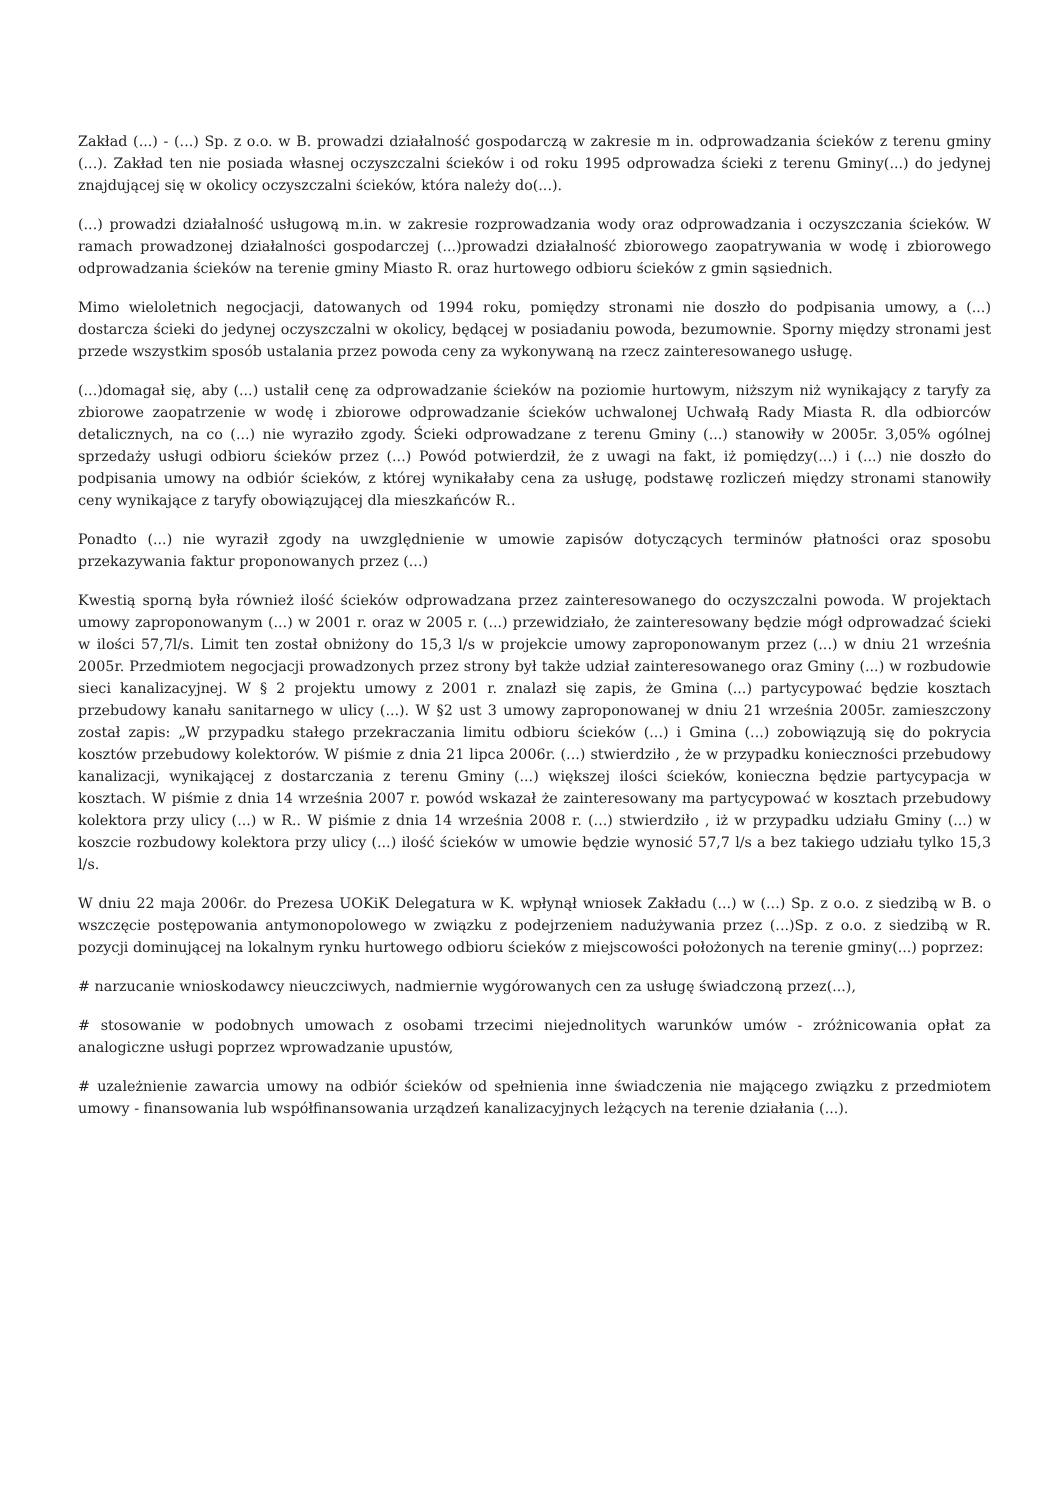Zakład (...) - (...) Sp. z o.o. w B. prowadzi działalność gospodarczą w zakresie m in. odprowadzania ścieków z terenu gminy (...). Zakład ten nie posiada własnej oczyszczalni ścieków i od roku 1995 odprowadza ścieki z terenu Gminy(...) do jedynej znajdującej się w okolicy oczyszczalni ścieków, która należy do(...).
(...) prowadzi działalność usługową m.in. w zakresie rozprowadzania wody oraz odprowadzania i oczyszczania ścieków. W ramach prowadzonej działalności gospodarczej (...)prowadzi działalność zbiorowego zaopatrywania w wodę i zbiorowego odprowadzania ścieków na terenie gminy Miasto R. oraz hurtowego odbioru ścieków z gmin sąsiednich.
Mimo wieloletnich negocjacji, datowanych od 1994 roku, pomiędzy stronami nie doszło do podpisania umowy, a (...) dostarcza ścieki do jedynej oczyszczalni w okolicy, będącej w posiadaniu powoda, bezumownie. Sporny między stronami jest przede wszystkim sposób ustalania przez powoda ceny za wykonywaną na rzecz zainteresowanego usługę.
(...)domagał się, aby (...) ustalił cenę za odprowadzanie ścieków na poziomie hurtowym, niższym niż wynikający z taryfy za zbiorowe zaopatrzenie w wodę i zbiorowe odprowadzanie ścieków uchwalonej Uchwałą Rady Miasta R. dla odbiorców detalicznych, na co (...) nie wyraziło zgody. Ścieki odprowadzane z terenu Gminy (...) stanowiły w 2005r. 3,05% ogólnej sprzedaży usługi odbioru ścieków przez (...) Powód potwierdził, że z uwagi na fakt, iż pomiędzy(...) i (...) nie doszło do podpisania umowy na odbiór ścieków, z której wynikałaby cena za usługę, podstawę rozliczeń między stronami stanowiły ceny wynikające z taryfy obowiązującej dla mieszkańców R..
Ponadto (...) nie wyraził zgody na uwzględnienie w umowie zapisów dotyczących terminów płatności oraz sposobu przekazywania faktur proponowanych przez (...)
Kwestią sporną była również ilość ścieków odprowadzana przez zainteresowanego do oczyszczalni powoda. W projektach umowy zaproponowanym (...) w 2001 r. oraz w 2005 r. (...) przewidziało, że zainteresowany będzie mógł odprowadzać ścieki w ilości 57,7l/s. Limit ten został obniżony do 15,3 l/s w projekcie umowy zaproponowanym przez (...) w dniu 21 września 2005r. Przedmiotem negocjacji prowadzonych przez strony był także udział zainteresowanego oraz Gminy (...) w rozbudowie sieci kanalizacyjnej. W § 2 projektu umowy z 2001 r. znalazł się zapis, że Gmina (...) partycypować będzie kosztach przebudowy kanału sanitarnego w ulicy (...). W §2 ust 3 umowy zaproponowanej w dniu 21 września 2005r. zamieszczony został zapis: „W przypadku stałego przekraczania limitu odbioru ścieków (...) i Gmina (...) zobowiązują się do pokrycia kosztów przebudowy kolektorów. W piśmie z dnia 21 lipca 2006r. (...) stwierdziło , że w przypadku konieczności przebudowy kanalizacji, wynikającej z dostarczania z terenu Gminy (...) większej ilości ścieków, konieczna będzie partycypacja w kosztach. W piśmie z dnia 14 września 2007 r. powód wskazał że zainteresowany ma partycypować w kosztach przebudowy kolektora przy ulicy (...) w R.. W piśmie z dnia 14 września 2008 r. (...) stwierdziło , iż w przypadku udziału Gminy (...) w koszcie rozbudowy kolektora przy ulicy (...) ilość ścieków w umowie będzie wynosić 57,7 l/s a bez takiego udziału tylko 15,3 l/s.
W dniu 22 maja 2006r. do Prezesa UOKiK Delegatura w K. wpłynął wniosek Zakładu (...) w (...) Sp. z o.o. z siedzibą w B. o wszczęcie postępowania antymonopolowego w związku z podejrzeniem nadużywania przez (...)Sp. z o.o. z siedzibą w R. pozycji dominującej na lokalnym rynku hurtowego odbioru ścieków z miejscowości położonych na terenie gminy(...) poprzez:
# narzucanie wnioskodawcy nieuczciwych, nadmiernie wygórowanych cen za usługę świadczoną przez(...),
# stosowanie w podobnych umowach z osobami trzecimi niejednolitych warunków umów - zróżnicowania opłat za analogiczne usługi poprzez wprowadzanie upustów,
# uzależnienie zawarcia umowy na odbiór ścieków od spełnienia inne świadczenia nie mającego związku z przedmiotem umowy - finansowania lub współfinansowania urządzeń kanalizacyjnych leżących na terenie działania (...).